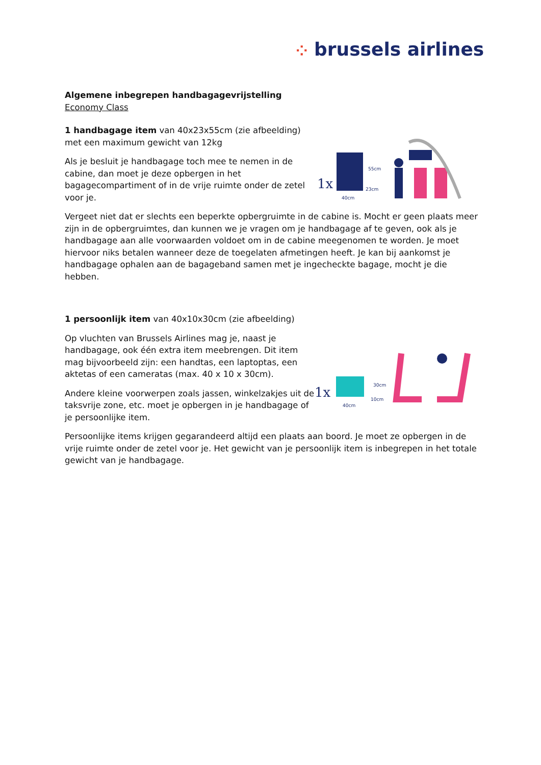⁘ brussels airlines
Algemene inbegrepen handbagagevrijstelling
Economy Class
1 handbagage item van 40x23x55cm (zie afbeelding) met een maximum gewicht van 12kg
Als je besluit je handbagage toch mee te nemen in de cabine, dan moet je deze opbergen in het bagagecompartiment of in de vrije ruimte onder de zetel voor je.
1x
55cm
23cm
40cm
Vergeet niet dat er slechts een beperkte opbergruimte in de cabine is. Mocht er geen plaats meer zijn in de opbergruimtes, dan kunnen we je vragen om je handbagage af te geven, ook als je handbagage aan alle voorwaarden voldoet om in de cabine meegenomen te worden. Je moet hiervoor niks betalen wanneer deze de toegelaten afmetingen heeft. Je kan bij aankomst je handbagage ophalen aan de bagageband samen met je ingecheckte bagage, mocht je die hebben.
1 persoonlijk item van 40x10x30cm (zie afbeelding)
Op vluchten van Brussels Airlines mag je, naast je handbagage, ook één extra item meebrengen. Dit item mag bijvoorbeeld zijn: een handtas, een laptoptas, een aktetas of een cameratas (max. 40 x 10 x 30cm).
Andere kleine voorwerpen zoals jassen, winkelzakjes uit de taksvrije zone, etc. moet je opbergen in je handbagage of je persoonlijke item.
1x
30cm
10cm
40cm
Persoonlijke items krijgen gegarandeerd altijd een plaats aan boord. Je moet ze opbergen in de vrije ruimte onder de zetel voor je. Het gewicht van je persoonlijk item is inbegrepen in het totale gewicht van je handbagage.